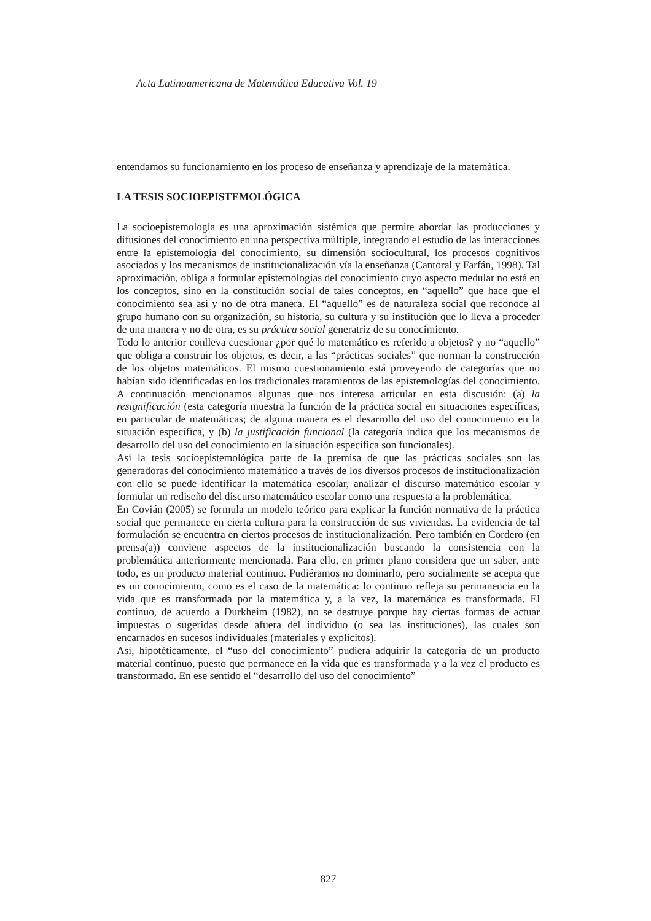Acta Latinoamericana de Matemática Educativa Vol. 19
entendamos su funcionamiento en los proceso de enseñanza y aprendizaje de la matemática.
LA TESIS SOCIOEPISTEMOLÓGICA
La socioepistemología es una aproximación sistémica que permite abordar las producciones y difusiones del conocimiento en una perspectiva múltiple, integrando el estudio de las interacciones entre la epistemología del conocimiento, su dimensión sociocultural, los procesos cognitivos asociados y los mecanismos de institucionalización vía la enseñanza (Cantoral y Farfán, 1998). Tal aproximación, obliga a formular epistemologías del conocimiento cuyo aspecto medular no está en los conceptos, sino en la constitución social de tales conceptos, en “aquello” que hace que el conocimiento sea así y no de otra manera. El “aquello” es de naturaleza social que reconoce al grupo humano con su organización, su historia, su cultura y su institución que lo lleva a proceder de una manera y no de otra, es su práctica social generatriz de su conocimiento.
Todo lo anterior conlleva cuestionar ¿por qué lo matemático es referido a objetos? y no “aquello” que obliga a construir los objetos, es decir, a las “prácticas sociales” que norman la construcción de los objetos matemáticos. El mismo cuestionamiento está proveyendo de categorías que no habían sido identificadas en los tradicionales tratamientos de las epistemologías del conocimiento. A continuación mencionamos algunas que nos interesa articular en esta discusión: (a) la resignificación (esta categoría muestra la función de la práctica social en situaciones específicas, en particular de matemáticas; de alguna manera es el desarrollo del uso del conocimiento en la situación específica, y (b) la justificación funcional (la categoría indica que los mecanismos de desarrollo del uso del conocimiento en la situación específica son funcionales).
Así la tesis socioepistemológica parte de la premisa de que las prácticas sociales son las generadoras del conocimiento matemático a través de los diversos procesos de institucionalización con ello se puede identificar la matemática escolar, analizar el discurso matemático escolar y formular un rediseño del discurso matemático escolar como una respuesta a la problemática.
En Covián (2005) se formula un modelo teórico para explicar la función normativa de la práctica social que permanece en cierta cultura para la construcción de sus viviendas. La evidencia de tal formulación se encuentra en ciertos procesos de institucionalización. Pero también en Cordero (en prensa(a)) conviene aspectos de la institucionalización buscando la consistencia con la problemática anteriormente mencionada. Para ello, en primer plano considera que un saber, ante todo, es un producto material continuo. Pudiéramos no dominarlo, pero socialmente se acepta que es un conocimiento, como es el caso de la matemática: lo continuo refleja su permanencia en la vida que es transformada por la matemática y, a la vez, la matemática es transformada. El continuo, de acuerdo a Durkheim (1982), no se destruye porque hay ciertas formas de actuar impuestas o sugeridas desde afuera del individuo (o sea las instituciones), las cuales son encarnados en sucesos individuales (materiales y explícitos).
Así, hipotéticamente, el “uso del conocimiento” pudiera adquirir la categoría de un producto material continuo, puesto que permanece en la vida que es transformada y a la vez el producto es transformado. En ese sentido el “desarrollo del uso del conocimiento”
827